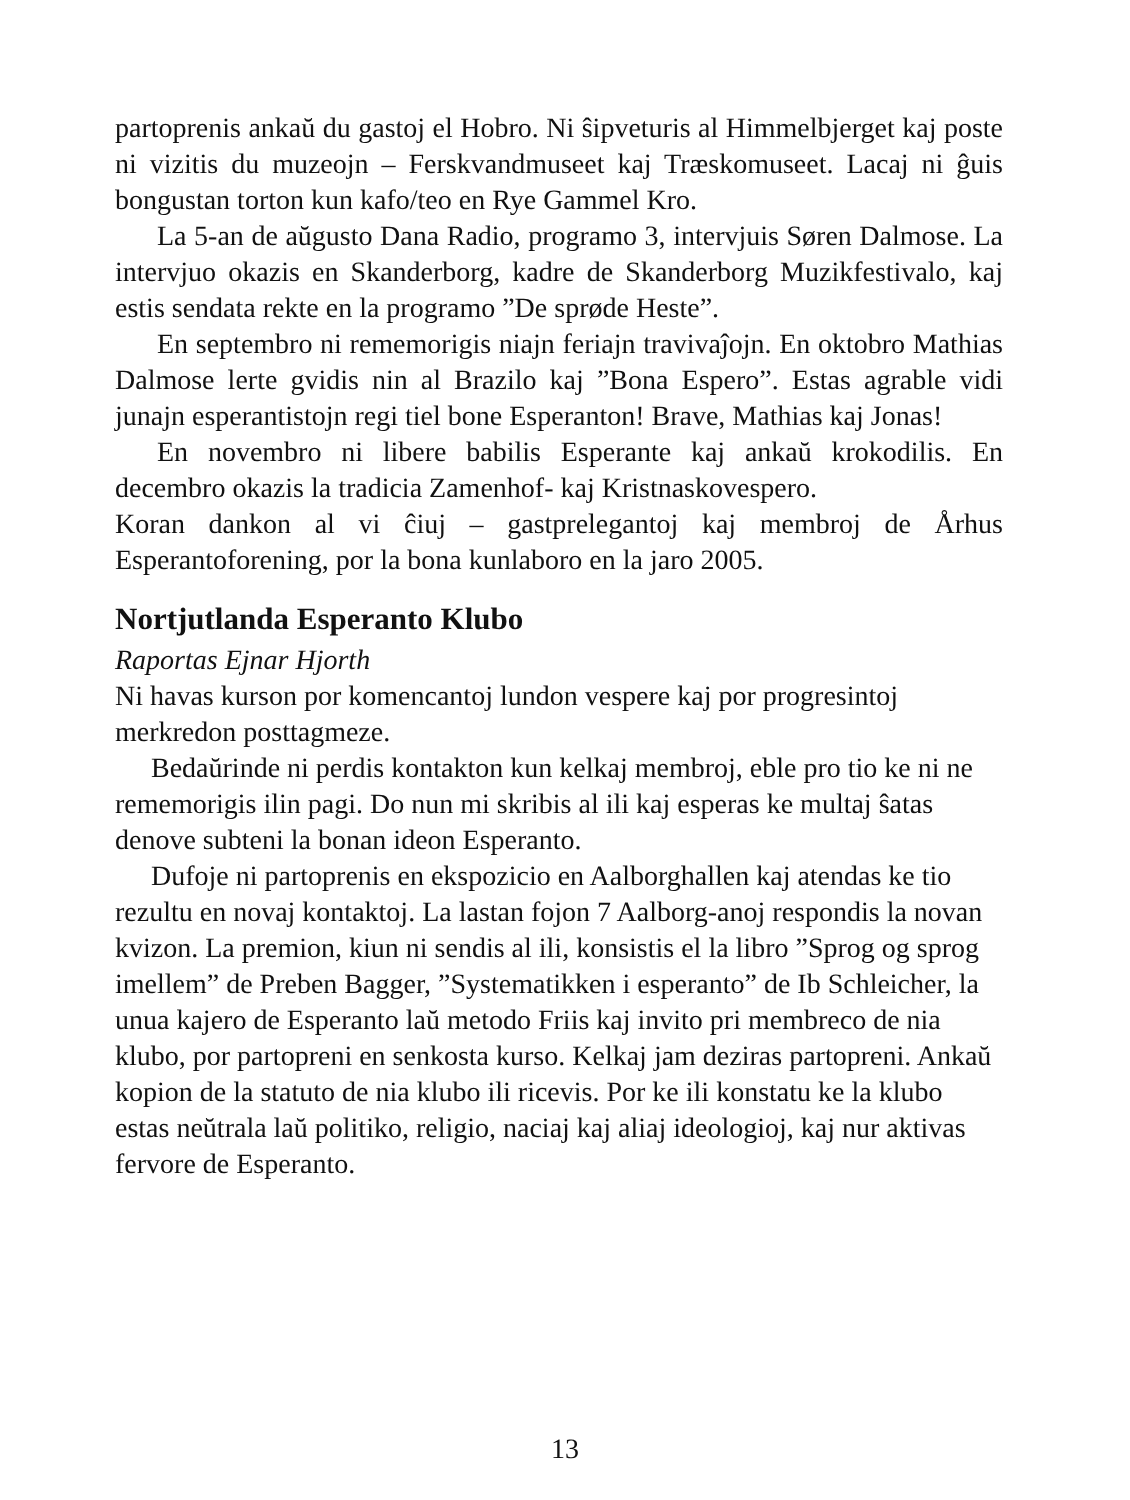partoprenis ankaŭ du gastoj el Hobro. Ni ŝipveturis al Himmelbjerget kaj poste ni vizitis du muzeojn – Ferskvandmuseet kaj Træskomuseet. Lacaj ni ĝuis bongustan torton kun kafo/teo en Rye Gammel Kro.
La 5-an de aŭgusto Dana Radio, programo 3, intervjuis Søren Dalmose. La intervjuo okazis en Skanderborg, kadre de Skanderborg Muzikfestivalo, kaj estis sendata rekte en la programo ”De sprøde Heste”.
En septembro ni rememorigis niajn feriajn travivaĵojn. En oktobro Mathias Dalmose lerte gvidis nin al Brazilo kaj ”Bona Espero”. Estas agrable vidi junajn esperantistojn regi tiel bone Esperanton! Brave, Mathias kaj Jonas!
En novembro ni libere babilis Esperante kaj ankaŭ krokodilis. En decembro okazis la tradicia Zamenhof- kaj Kristnaskovespero.
Koran dankon al vi ĉiuj – gastprelegantoj kaj membroj de Århus Esperantoforening, por la bona kunlaboro en la jaro 2005.
Nortjutlanda Esperanto Klubo
Raportas Ejnar Hjorth
Ni havas kurson por komencantoj lundon vespere kaj por progresintoj merkredon posttagmeze.
Bedaŭrinde ni perdis kontakton kun kelkaj membroj, eble pro tio ke ni ne rememorigis ilin pagi. Do nun mi skribis al ili kaj esperas ke multaj ŝatas denove subteni la bonan ideon Esperanto.
Dufoje ni partoprenis en ekspozicio en Aalborghallen kaj atendas ke tio rezultu en novaj kontaktoj. La lastan fojon 7 Aalborg-anoj respondis la novan kvizon. La premion, kiun ni sendis al ili, konsistis el la libro ”Sprog og sprog imellem” de Preben Bagger, ”Systematikken i esperanto” de Ib Schleicher, la unua kajero de Esperanto laŭ metodo Friis kaj invito pri membreco de nia klubo, por partopreni en senkosta kurso. Kelkaj jam deziras partopreni. Ankaŭ kopion de la statuto de nia klubo ili ricevis. Por ke ili konstatu ke la klubo estas neŭtrala laŭ politiko, religio, naciaj kaj aliaj ideologioj, kaj nur aktivas fervore de Esperanto.
13